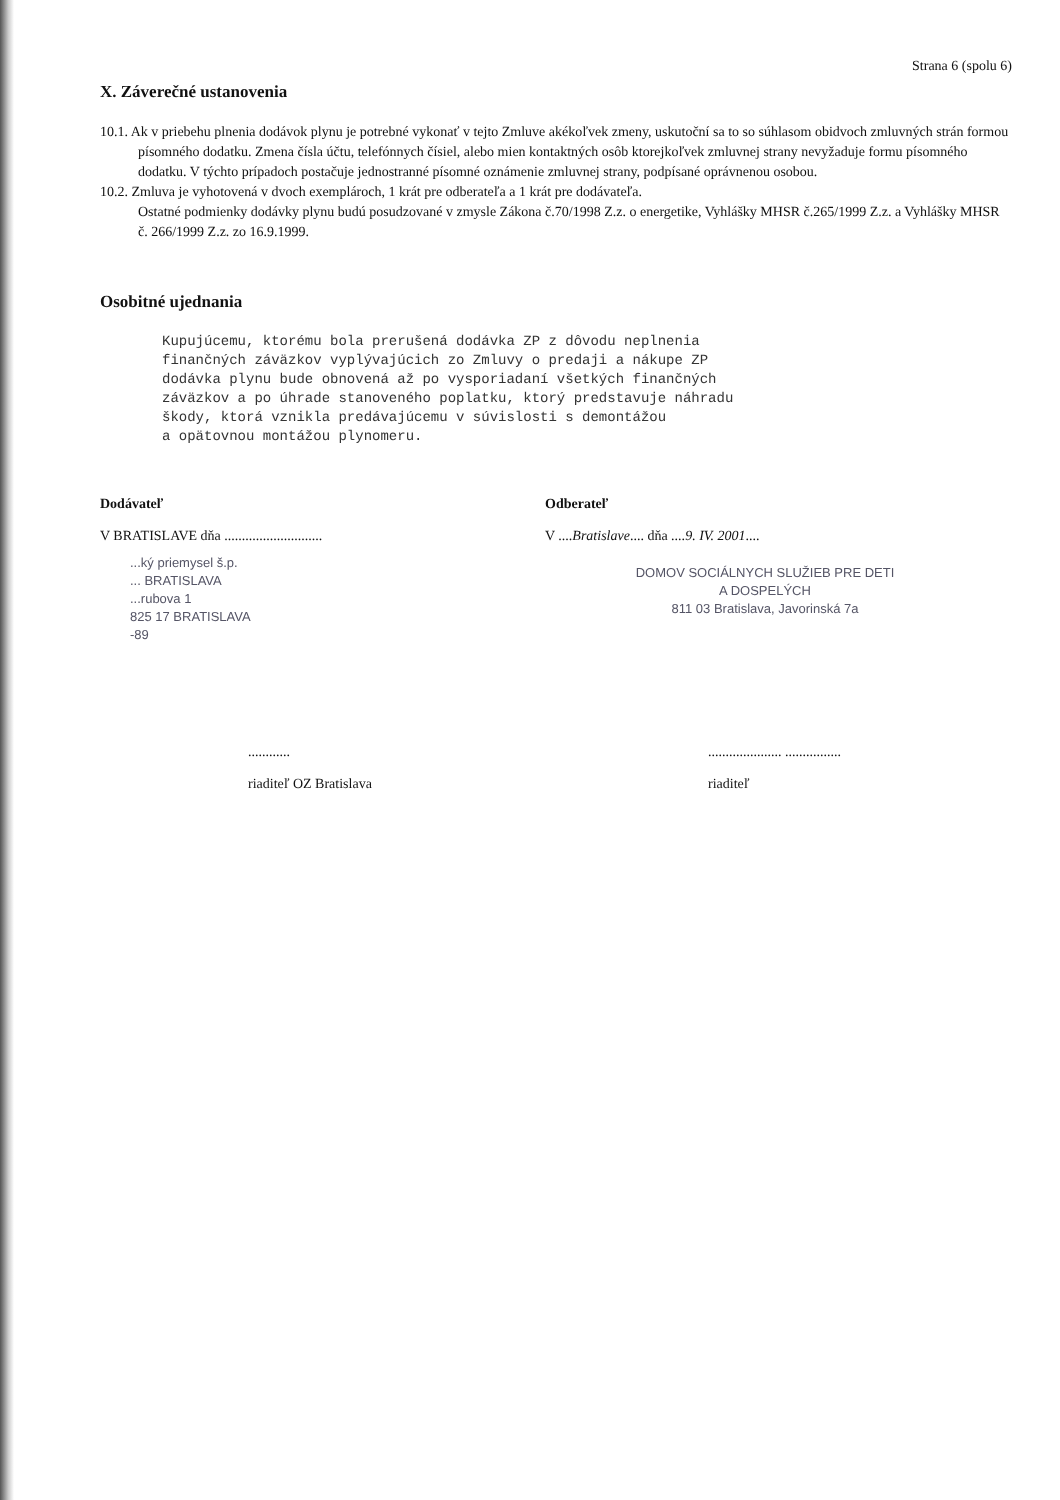Strana 6 (spolu 6)
X. Záverečné ustanovenia
10.1. Ak v priebehu plnenia dodávok plynu je potrebné vykonať v tejto Zmluve akékoľvek zmeny, uskutoční sa to so súhlasom obidvoch zmluvných strán formou písomného dodatku. Zmena čísla účtu, telefónnych čísiel, alebo mien kontaktných osôb ktorejkoľvek zmluvnej strany nevyžaduje formu písomného dodatku. V týchto prípadoch postačuje jednostranné písomné oznámenie zmluvnej strany, podpísané oprávnenou osobou.
10.2. Zmluva je vyhotovená v dvoch exemplároch, 1 krát pre odberateľa a 1 krát pre dodávateľa.
Ostatné podmienky dodávky plynu budú posudzované v zmysle Zákona č.70/1998 Z.z. o energetike, Vyhlášky MHSR č.265/1999 Z.z. a Vyhlášky MHSR č. 266/1999 Z.z. zo 16.9.1999.
Osobitné ujednania
Kupujúcemu, ktorému bola prerušená dodávka ZP z dôvodu neplnenia
finančných záväzkov vyplývajúcich zo Zmluvy o predaji a nákupe ZP
dodávka plynu bude obnovená až po vysporiadaní všetkých finančných
záväzkov a po úhrade stanoveného poplatku, ktorý predstavuje náhradu
škody, ktorá vznikla predávajúcemu v súvislosti s demontážou
a opätovnou montážou plynomeru.
Dodávateľ
V BRATISLAVE dňa ............................
...ký priemysel š.p.
... BRATISLAVA
...rubova 1
825 17 BRATISLAVA
-89
Odberateľ
V ....Bratislave.... dňa ....9. IV. 2001....
DOMOV SOCIÁLNYCH SLUŽIEB PRE DETI
A DOSPELÝCH
811 03 Bratislava, Javorinská 7a
............
riaditeľ OZ Bratislava
..................... ................
riaditeľ